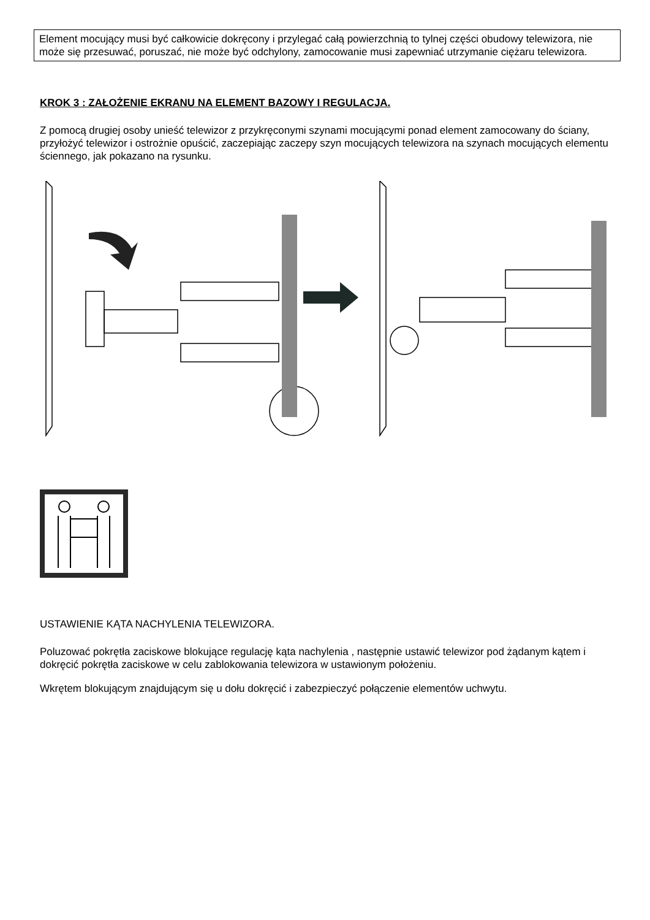Element mocujący musi być całkowicie dokręcony i przylegać całą powierzchnią to tylnej części obudowy telewizora, nie może się przesuwać, poruszać, nie może być odchylony, zamocowanie musi zapewniać utrzymanie ciężaru telewizora.
KROK 3 : ZAŁOŻENIE EKRANU NA ELEMENT BAZOWY I REGULACJA.
Z pomocą drugiej osoby unieść telewizor z przykręconymi szynami mocującymi ponad element zamocowany do ściany, przyłożyć telewizor i ostrożnie opuścić, zaczepiając zaczepy szyn mocujących telewizora na szynach mocujących elementu ściennego, jak pokazano na rysunku.
USTAWIENIE KĄTA NACHYLENIA TELEWIZORA.
Poluzować pokrętła zaciskowe blokujące regulację kąta nachylenia , następnie ustawić telewizor pod żądanym kątem i dokręcić pokrętła zaciskowe w celu zablokowania telewizora w ustawionym położeniu.
Wkrętem blokującym znajdującym się u dołu dokręcić i zabezpieczyć połączenie elementów uchwytu.